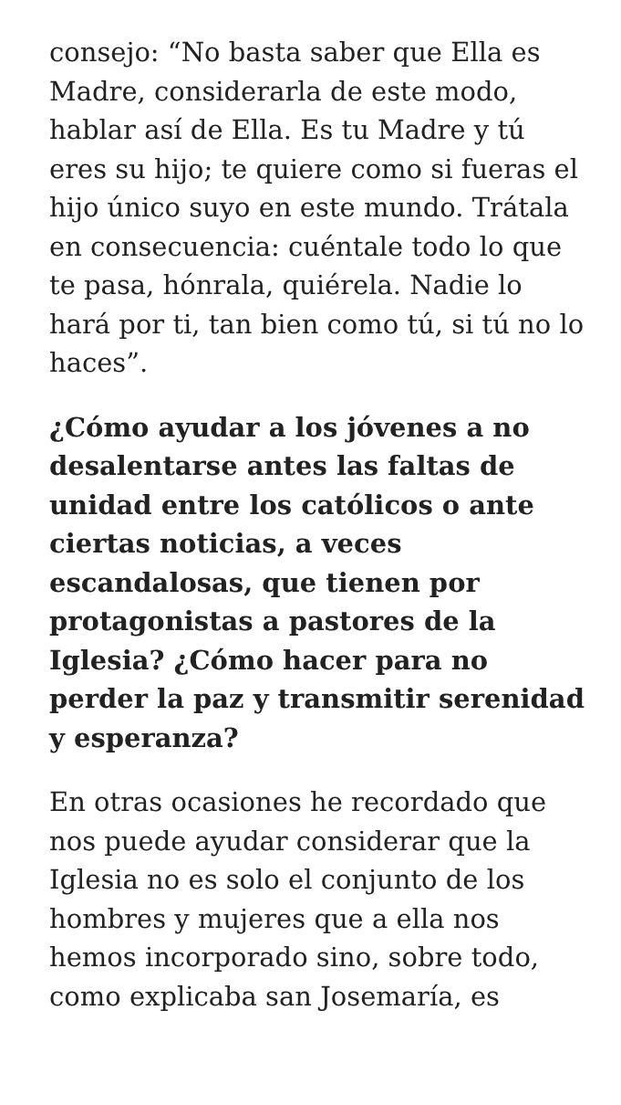consejo: “No basta saber que Ella es Madre, considerarla de este modo, hablar así de Ella. Es tu Madre y tú eres su hijo; te quiere como si fueras el hijo único suyo en este mundo. Trátala en consecuencia: cuéntale todo lo que te pasa, hónrala, quiérela. Nadie lo hará por ti, tan bien como tú, si tú no lo haces”.
¿Cómo ayudar a los jóvenes a no desalentarse antes las faltas de unidad entre los católicos o ante ciertas noticias, a veces escandalosas, que tienen por protagonistas a pastores de la Iglesia? ¿Cómo hacer para no perder la paz y transmitir serenidad y esperanza?
En otras ocasiones he recordado que nos puede ayudar considerar que la Iglesia no es solo el conjunto de los hombres y mujeres que a ella nos hemos incorporado sino, sobre todo, como explicaba san Josemaría, es